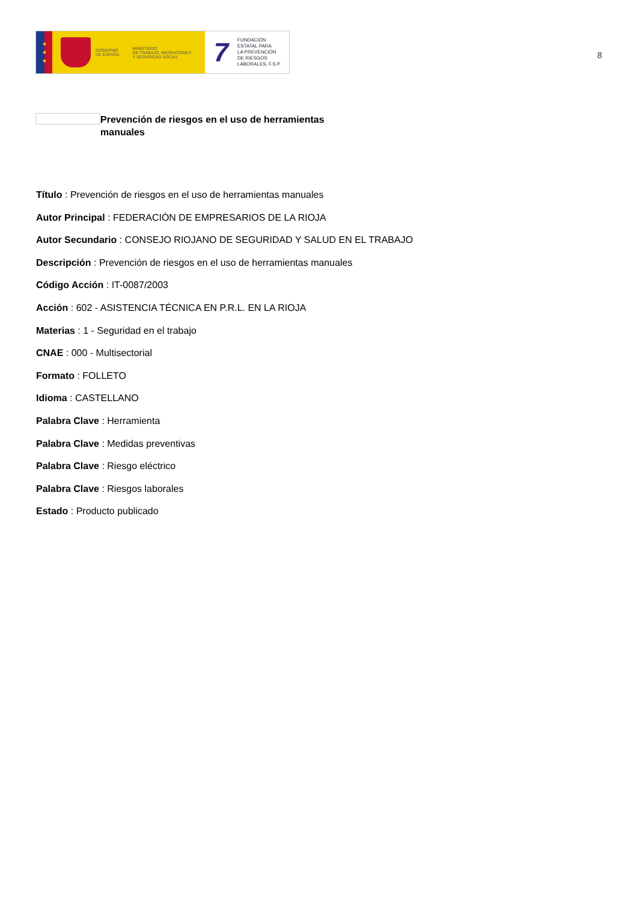★
★
★
GOBIERNO
DE ESPAÑA
MINISTERIO
DE TRABAJO, MIGRACIONES
Y SEGURIDAD SOCIAL
7
FUNDACIÓN
ESTATAL PARA
LA PREVENCIÓN
DE RIESGOS
LABORALES, F.S.P.
8
Prevención de riesgos en el uso de herramientas manuales
Título : Prevención de riesgos en el uso de herramientas manuales
Autor Principal : FEDERACIÓN DE EMPRESARIOS DE LA RIOJA
Autor Secundario : CONSEJO RIOJANO DE SEGURIDAD Y SALUD EN EL TRABAJO
Descripción : Prevención de riesgos en el uso de herramientas manuales
Código Acción : IT-0087/2003
Acción : 602 - ASISTENCIA TÉCNICA EN P.R.L. EN LA RIOJA
Materias : 1 - Seguridad en el trabajo
CNAE : 000 - Multisectorial
Formato : FOLLETO
Idioma : CASTELLANO
Palabra Clave : Herramienta
Palabra Clave : Medidas preventivas
Palabra Clave : Riesgo eléctrico
Palabra Clave : Riesgos laborales
Estado : Producto publicado